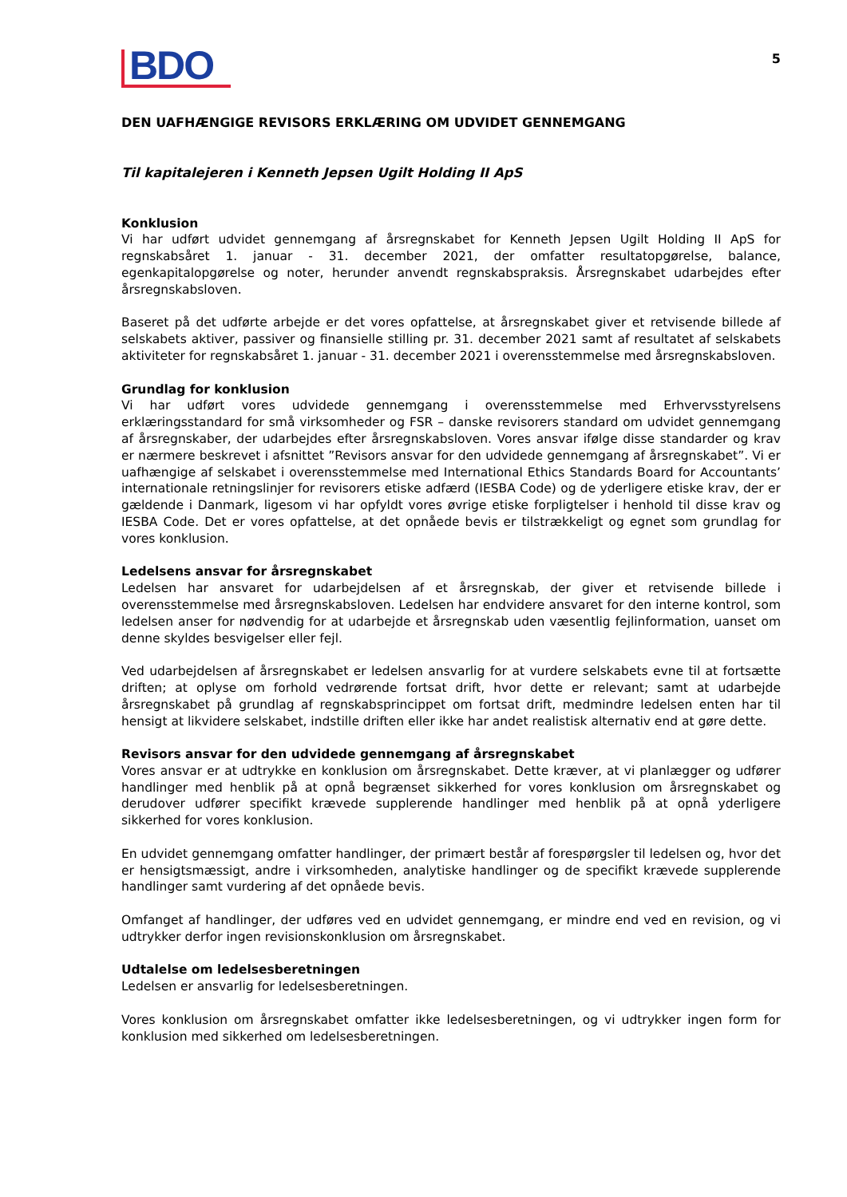BDO
5
DEN UAFHÆNGIGE REVISORS ERKLÆRING OM UDVIDET GENNEMGANG
Til kapitalejeren i Kenneth Jepsen Ugilt Holding II ApS
Konklusion
Vi har udført udvidet gennemgang af årsregnskabet for Kenneth Jepsen Ugilt Holding II ApS for regnskabsåret 1. januar - 31. december 2021, der omfatter resultatopgørelse, balance, egenkapitalopgørelse og noter, herunder anvendt regnskabspraksis. Årsregnskabet udarbejdes efter årsregnskabsloven.
Baseret på det udførte arbejde er det vores opfattelse, at årsregnskabet giver et retvisende billede af selskabets aktiver, passiver og finansielle stilling pr. 31. december 2021 samt af resultatet af selskabets aktiviteter for regnskabsåret 1. januar - 31. december 2021 i overensstemmelse med årsregnskabsloven.
Grundlag for konklusion
Vi har udført vores udvidede gennemgang i overensstemmelse med Erhvervsstyrelsens erklæringsstandard for små virksomheder og FSR – danske revisorers standard om udvidet gennemgang af årsregnskaber, der udarbejdes efter årsregnskabsloven. Vores ansvar ifølge disse standarder og krav er nærmere beskrevet i afsnittet ”Revisors ansvar for den udvidede gennemgang af årsregnskabet”. Vi er uafhængige af selskabet i overensstemmelse med International Ethics Standards Board for Accountants’ internationale retningslinjer for revisorers etiske adfærd (IESBA Code) og de yderligere etiske krav, der er gældende i Danmark, ligesom vi har opfyldt vores øvrige etiske forpligtelser i henhold til disse krav og IESBA Code. Det er vores opfattelse, at det opnåede bevis er tilstrækkeligt og egnet som grundlag for vores konklusion.
Ledelsens ansvar for årsregnskabet
Ledelsen har ansvaret for udarbejdelsen af et årsregnskab, der giver et retvisende billede i overensstemmelse med årsregnskabsloven. Ledelsen har endvidere ansvaret for den interne kontrol, som ledelsen anser for nødvendig for at udarbejde et årsregnskab uden væsentlig fejlinformation, uanset om denne skyldes besvigelser eller fejl.
Ved udarbejdelsen af årsregnskabet er ledelsen ansvarlig for at vurdere selskabets evne til at fortsætte driften; at oplyse om forhold vedrørende fortsat drift, hvor dette er relevant; samt at udarbejde årsregnskabet på grundlag af regnskabsprincippet om fortsat drift, medmindre ledelsen enten har til hensigt at likvidere selskabet, indstille driften eller ikke har andet realistisk alternativ end at gøre dette.
Revisors ansvar for den udvidede gennemgang af årsregnskabet
Vores ansvar er at udtrykke en konklusion om årsregnskabet. Dette kræver, at vi planlægger og udfører handlinger med henblik på at opnå begrænset sikkerhed for vores konklusion om årsregnskabet og derudover udfører specifikt krævede supplerende handlinger med henblik på at opnå yderligere sikkerhed for vores konklusion.
En udvidet gennemgang omfatter handlinger, der primært består af forespørgsler til ledelsen og, hvor det er hensigtsmæssigt, andre i virksomheden, analytiske handlinger og de specifikt krævede supplerende handlinger samt vurdering af det opnåede bevis.
Omfanget af handlinger, der udføres ved en udvidet gennemgang, er mindre end ved en revision, og vi udtrykker derfor ingen revisionskonklusion om årsregnskabet.
Udtalelse om ledelsesberetningen
Ledelsen er ansvarlig for ledelsesberetningen.
Vores konklusion om årsregnskabet omfatter ikke ledelsesberetningen, og vi udtrykker ingen form for konklusion med sikkerhed om ledelsesberetningen.